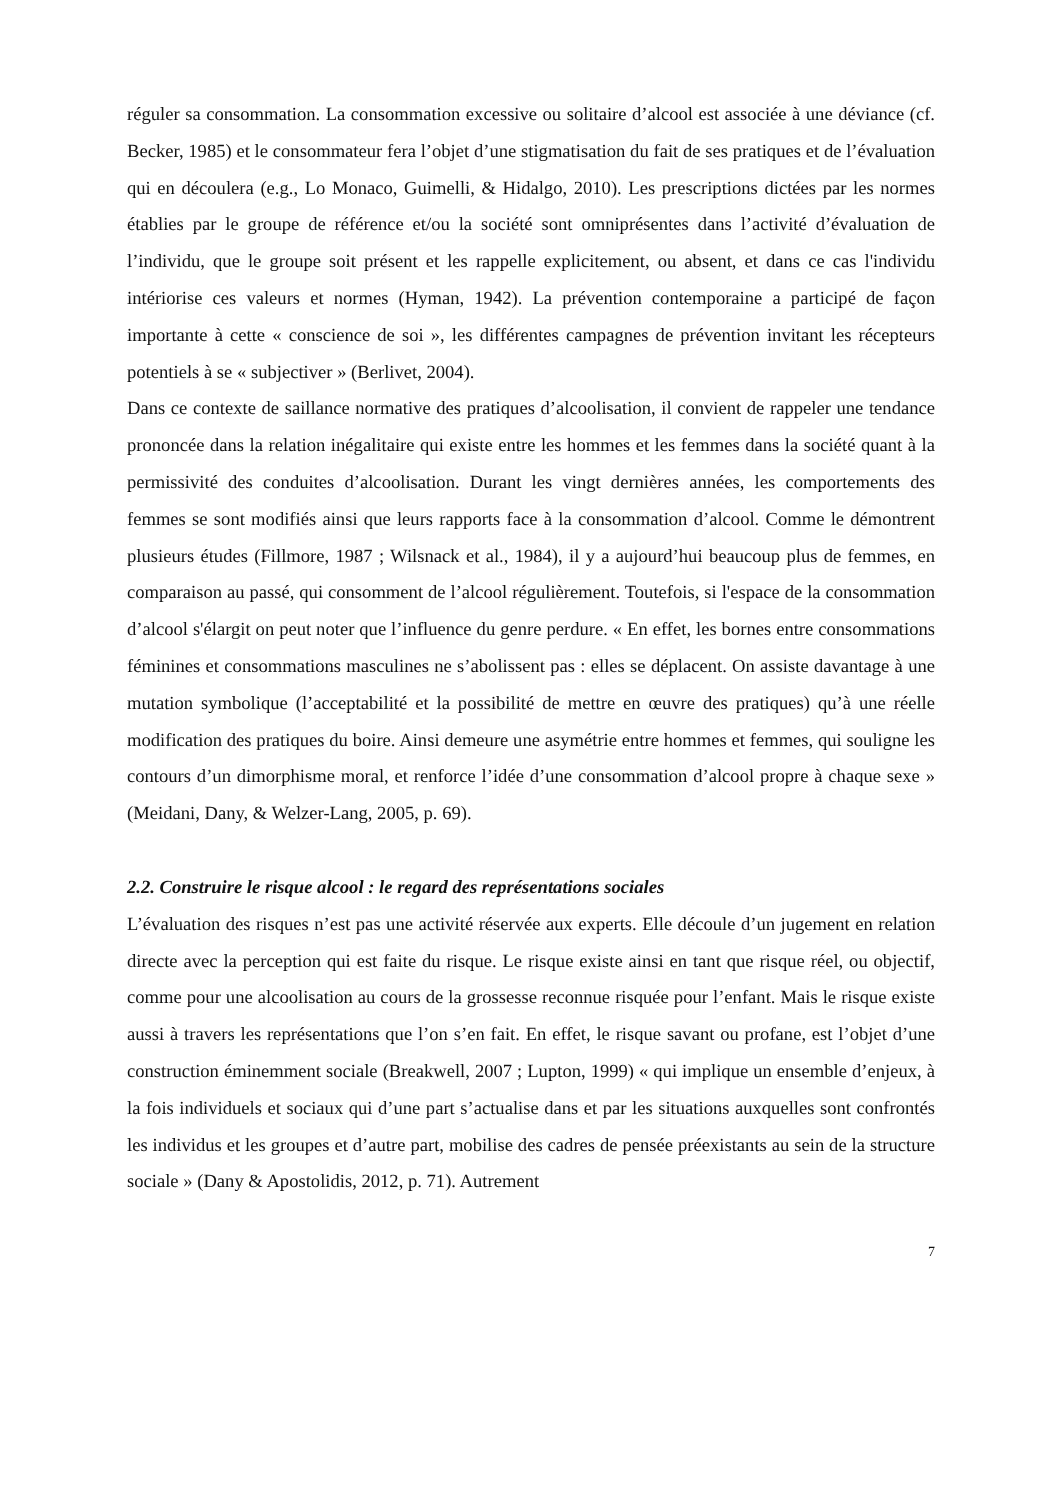réguler sa consommation. La consommation excessive ou solitaire d’alcool est associée à une déviance (cf. Becker, 1985) et le consommateur fera l’objet d’une stigmatisation du fait de ses pratiques et de l’évaluation qui en découlera (e.g., Lo Monaco, Guimelli, & Hidalgo, 2010). Les prescriptions dictées par les normes établies par le groupe de référence et/ou la société sont omniprésentes dans l’activité d’évaluation de l’individu, que le groupe soit présent et les rappelle explicitement, ou absent, et dans ce cas l'individu intériorise ces valeurs et normes (Hyman, 1942). La prévention contemporaine a participé de façon importante à cette « conscience de soi », les différentes campagnes de prévention invitant les récepteurs potentiels à se « subjectiver » (Berlivet, 2004).
Dans ce contexte de saillance normative des pratiques d’alcoolisation, il convient de rappeler une tendance prononcée dans la relation inégalitaire qui existe entre les hommes et les femmes dans la société quant à la permissivité des conduites d’alcoolisation. Durant les vingt dernières années, les comportements des femmes se sont modifiés ainsi que leurs rapports face à la consommation d’alcool. Comme le démontrent plusieurs études (Fillmore, 1987 ; Wilsnack et al., 1984), il y a aujourd’hui beaucoup plus de femmes, en comparaison au passé, qui consomment de l’alcool régulièrement. Toutefois, si l'espace de la consommation d’alcool s'élargit on peut noter que l’influence du genre perdure. « En effet, les bornes entre consommations féminines et consommations masculines ne s’abolissent pas : elles se déplacent. On assiste davantage à une mutation symbolique (l’acceptabilité et la possibilité de mettre en œuvre des pratiques) qu’à une réelle modification des pratiques du boire. Ainsi demeure une asymétrie entre hommes et femmes, qui souligne les contours d’un dimorphisme moral, et renforce l’idée d’une consommation d’alcool propre à chaque sexe » (Meidani, Dany, & Welzer-Lang, 2005, p. 69).
2.2. Construire le risque alcool : le regard des représentations sociales
L’évaluation des risques n’est pas une activité réservée aux experts. Elle découle d’un jugement en relation directe avec la perception qui est faite du risque. Le risque existe ainsi en tant que risque réel, ou objectif, comme pour une alcoolisation au cours de la grossesse reconnue risquée pour l’enfant. Mais le risque existe aussi à travers les représentations que l’on s’en fait. En effet, le risque savant ou profane, est l’objet d’une construction éminemment sociale (Breakwell, 2007 ; Lupton, 1999) « qui implique un ensemble d’enjeux, à la fois individuels et sociaux qui d’une part s’actualise dans et par les situations auxquelles sont confrontés les individus et les groupes et d’autre part, mobilise des cadres de pensée préexistants au sein de la structure sociale » (Dany & Apostolidis, 2012, p. 71). Autrement
7